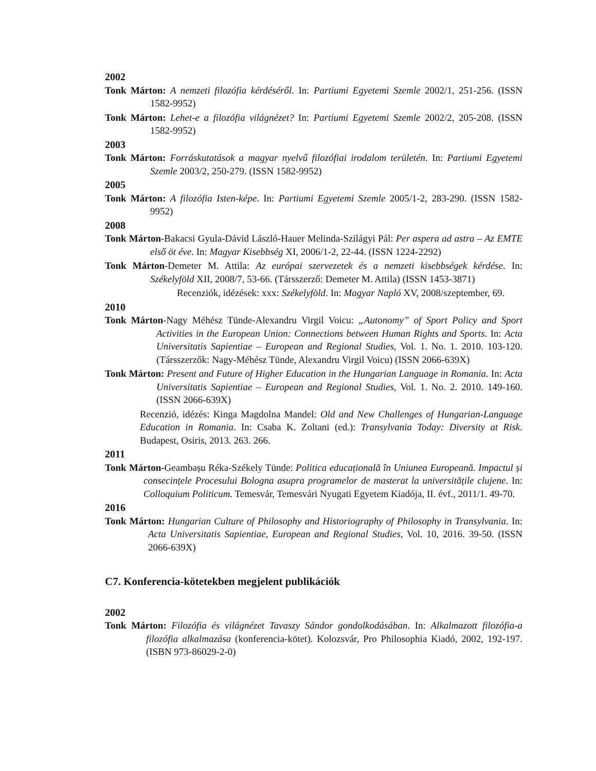2002
Tonk Márton: A nemzeti filozófia kérdéséről. In: Partiumi Egyetemi Szemle 2002/1, 251-256. (ISSN 1582-9952)
Tonk Márton: Lehet-e a filozófia világnézet? In: Partiumi Egyetemi Szemle 2002/2, 205-208. (ISSN 1582-9952)
2003
Tonk Márton: Forráskutatások a magyar nyelvű filozófiai irodalom területén. In: Partiumi Egyetemi Szemle 2003/2, 250-279. (ISSN 1582-9952)
2005
Tonk Márton: A filozófia Isten-képe. In: Partiumi Egyetemi Szemle 2005/1-2, 283-290. (ISSN 1582-9952)
2008
Tonk Márton-Bakacsi Gyula-Dávid László-Hauer Melinda-Szilágyi Pál: Per aspera ad astra – Az EMTE első öt éve. In: Magyar Kisebbség XI, 2006/1-2, 22-44. (ISSN 1224-2292)
Tonk Márton-Demeter M. Attila: Az európai szervezetek és a nemzeti kisebbségek kérdése. In: Székelyföld XII, 2008/7, 53-66. (Társszerző: Demeter M. Attila) (ISSN 1453-3871)
Recenziók, idézések: xxx: Székelyföld. In: Magyar Napló XV, 2008/szeptember, 69.
2010
Tonk Márton-Nagy Méhész Tünde-Alexandru Virgil Voicu: „Autonomy” of Sport Policy and Sport Activities in the European Union: Connections between Human Rights and Sports. In: Acta Universitatis Sapientiae – European and Regional Studies, Vol. 1. No. 1. 2010. 103-120. (Társszerzők: Nagy-Méhész Tünde, Alexandru Virgil Voicu) (ISSN 2066-639X)
Tonk Márton: Present and Future of Higher Education in the Hungarian Language in Romania. In: Acta Universitatis Sapientiae – European and Regional Studies, Vol. 1. No. 2. 2010. 149-160. (ISSN 2066-639X)
Recenzió, idézés: Kinga Magdolna Mandel: Old and New Challenges of Hungarian-Language Education in Romania. In: Csaba K. Zoltani (ed.): Transylvania Today: Diversity at Risk. Budapest, Osiris, 2013. 263. 266.
2011
Tonk Márton-Geambașu Réka-Székely Tünde: Politica educațională în Uniunea Europeană. Impactul și consecințele Procesului Bologna asupra programelor de masterat la universitățile clujene. In: Colloquium Politicum. Temesvár, Temesvári Nyugati Egyetem Kiadója, II. évf., 2011/1. 49-70.
2016
Tonk Márton: Hungarian Culture of Philosophy and Historiography of Philosophy in Transylvania. In: Acta Universitatis Sapientiae, European and Regional Studies, Vol. 10, 2016. 39-50. (ISSN 2066-639X)
C7. Konferencia-kötetekben megjelent publikációk
2002
Tonk Márton: Filozófia és világnézet Tavaszy Sándor gondolkodásában. In: Alkalmazott filozófia-a filozófia alkalmazása (konferencia-kötet). Kolozsvár, Pro Philosophia Kiadó, 2002, 192-197. (ISBN 973-86029-2-0)